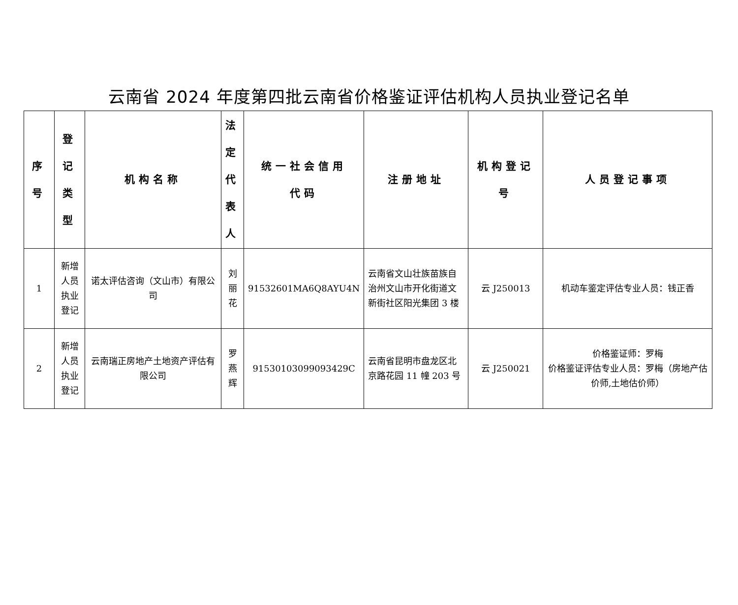云南省 2024 年度第四批云南省价格鉴证评估机构人员执业登记名单
| 序 号 | 登 记 类 型 | 机构名称 | 法 定 代 表 人 | 统一社会信用 代码 | 注册地址 | 机构登记 号 | 人员登记事项 |
| --- | --- | --- | --- | --- | --- | --- | --- |
| 1 | 新增 人员 执业 登记 | 诺太评估咨询（文山市）有限公司 | 刘 丽 花 | 91532601MA6Q8AYU4N | 云南省文山壮族苗族自治州文山市开化街道文新街社区阳光集团 3 楼 | 云 J250013 | 机动车鉴定评估专业人员：钱正香 |
| 2 | 新增 人员 执业 登记 | 云南瑞正房地产土地资产评估有限公司 | 罗 燕 辉 | 91530103099093429C | 云南省昆明市盘龙区北京路花园 11 幢 203 号 | 云 J250021 | 价格鉴证师：罗梅 价格鉴证评估专业人员：罗梅（房地产估价师,土地估价师） |